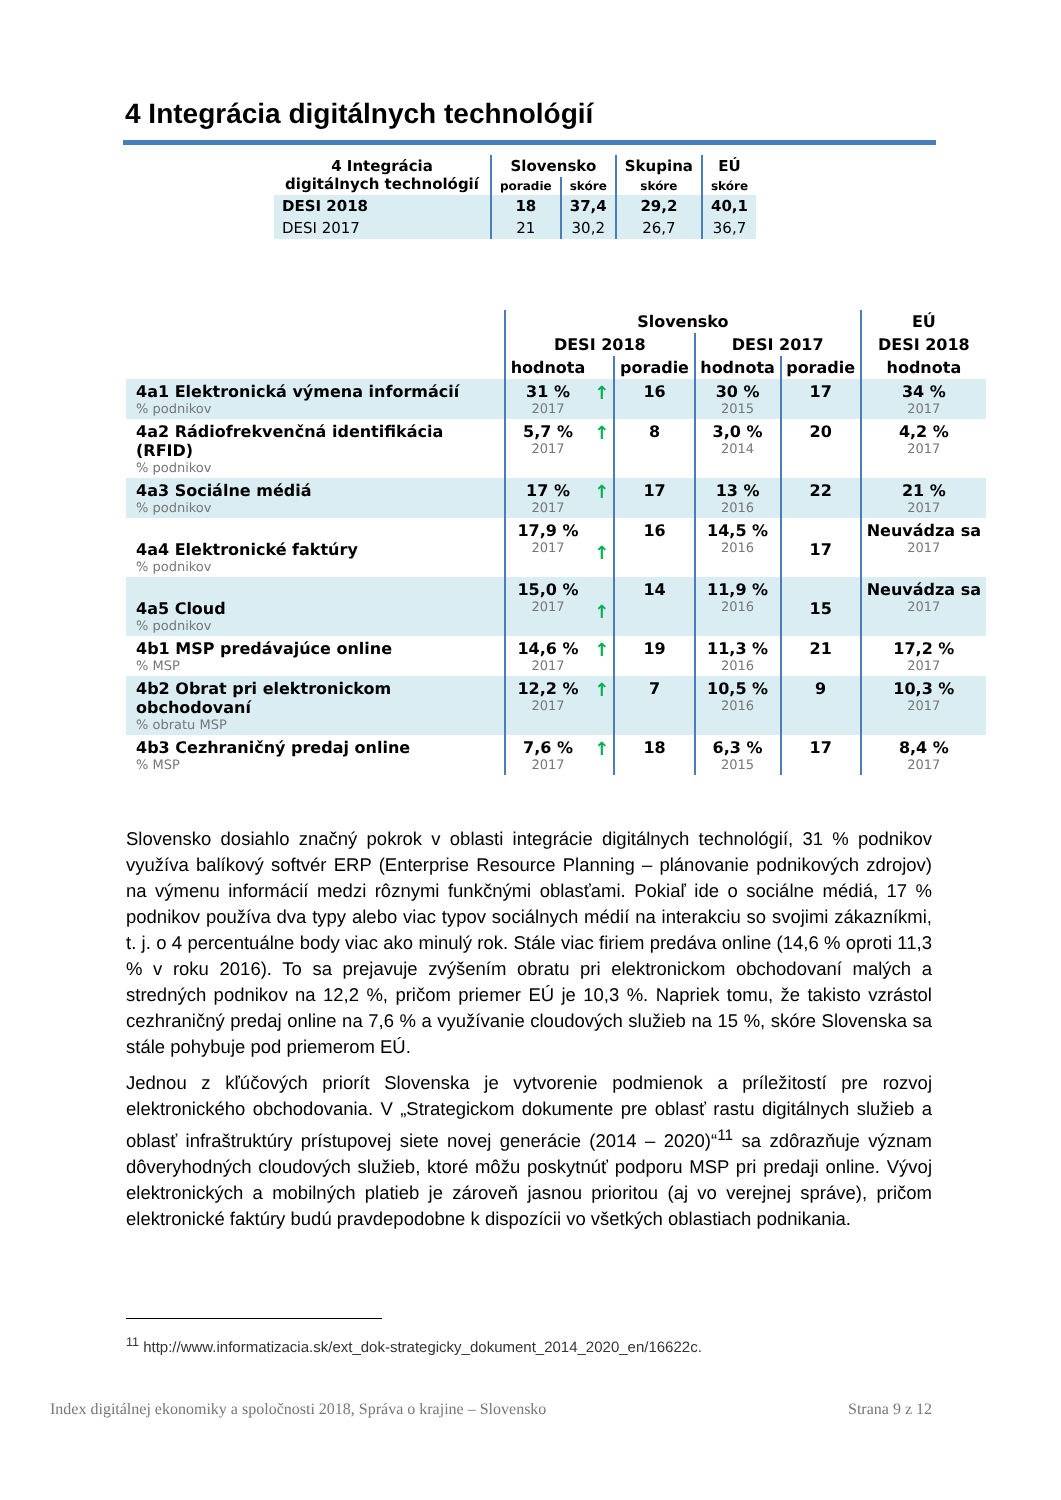4 Integrácia digitálnych technológií
| 4 Integrácia digitálnych technológií | Slovensko | | Skupina | EÚ |
| --- | --- | --- | --- | --- |
| | poradie | skóre | skóre | skóre |
| DESI 2018 | 18 | 37,4 | 29,2 | 40,1 |
| DESI 2017 | 21 | 30,2 | 26,7 | 36,7 |
| | Slovensko | | | | | EÚ |
| --- | --- | --- | --- | --- | --- | --- |
| | DESI 2018 | | | DESI 2017 | | DESI 2018 |
| | hodnota | | poradie | hodnota | poradie | hodnota |
| 4a1 Elektronická výmena informácií % podnikov | 31 % 2017 | ↑ | 16 | 30 % 2015 | 17 | 34 % 2017 |
| 4a2 Rádiofrekvenčná identifikácia (RFID) % podnikov | 5,7 % 2017 | ↑ | 8 | 3,0 % 2014 | 20 | 4,2 % 2017 |
| 4a3 Sociálne médiá % podnikov | 17 % 2017 | ↑ | 17 | 13 % 2016 | 22 | 21 % 2017 |
| 4a4 Elektronické faktúry % podnikov | 17,9 % 2017 | ↑ | 16 | 14,5 % 2016 | 17 | Neuvádza sa 2017 |
| 4a5 Cloud % podnikov | 15,0 % 2017 | ↑ | 14 | 11,9 % 2016 | 15 | Neuvádza sa 2017 |
| 4b1 MSP predávajúce online % MSP | 14,6 % 2017 | ↑ | 19 | 11,3 % 2016 | 21 | 17,2 % 2017 |
| 4b2 Obrat pri elektronickom obchodovaní % obratu MSP | 12,2 % 2017 | ↑ | 7 | 10,5 % 2016 | 9 | 10,3 % 2017 |
| 4b3 Cezhraničný predaj online % MSP | 7,6 % 2017 | ↑ | 18 | 6,3 % 2015 | 17 | 8,4 % 2017 |
Slovensko dosiahlo značný pokrok v oblasti integrácie digitálnych technológií, 31 % podnikov využíva balíkový softvér ERP (Enterprise Resource Planning – plánovanie podnikových zdrojov) na výmenu informácií medzi rôznymi funkčnými oblasťami. Pokiaľ ide o sociálne médiá, 17 % podnikov používa dva typy alebo viac typov sociálnych médií na interakciu so svojimi zákazníkmi, t. j. o 4 percentuálne body viac ako minulý rok. Stále viac firiem predáva online (14,6 % oproti 11,3 % v roku 2016). To sa prejavuje zvýšením obratu pri elektronickom obchodovaní malých a stredných podnikov na 12,2 %, pričom priemer EÚ je 10,3 %. Napriek tomu, že takisto vzrástol cezhraničný predaj online na 7,6 % a využívanie cloudových služieb na 15 %, skóre Slovenska sa stále pohybuje pod priemerom EÚ.
Jednou z kľúčových priorít Slovenska je vytvorenie podmienok a príležitostí pre rozvoj elektronického obchodovania. V „Strategickom dokumente pre oblasť rastu digitálnych služieb a oblasť infraštruktúry prístupovej siete novej generácie (2014 – 2020)“<sup>11</sup> sa zdôrazňuje význam dôveryhodných cloudových služieb, ktoré môžu poskytnúť podporu MSP pri predaji online. Vývoj elektronických a mobilných platieb je zároveň jasnou prioritou (aj vo verejnej správe), pričom elektronické faktúry budú pravdepodobne k dispozícii vo všetkých oblastiach podnikania.
<sup>11</sup> http://www.informatizacia.sk/ext_dok-strategicky_dokument_2014_2020_en/16622c.
Index digitálnej ekonomiky a spoločnosti 2018, Správa o krajine – Slovensko Strana 9 z 12